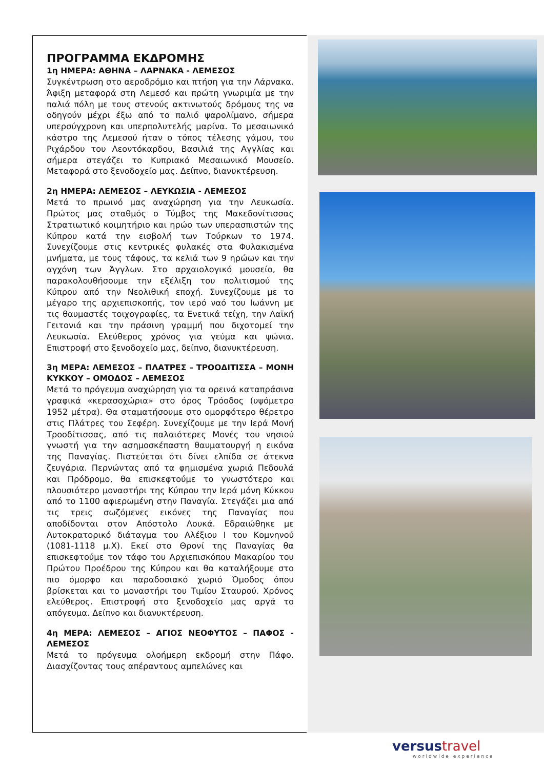ΠΡΟΓΡΑΜΜΑ ΕΚΔΡΟΜΗΣ
1η ΗΜΕΡΑ: ΑΘΗΝΑ – ΛΑΡΝΑΚΑ - ΛΕΜΕΣΟΣ
Συγκέντρωση στο αεροδρόμιο και πτήση για την Λάρνακα. Άφιξη μεταφορά στη Λεμεσό και πρώτη γνωριμία με την παλιά πόλη με τους στενούς ακτινωτούς δρόμους της να οδηγούν μέχρι έξω από το παλιό ψαρολίμανο, σήμερα υπερσύγχρονη και υπερπολυτελής μαρίνα. Το μεσαιωνικό κάστρο της Λεμεσού ήταν ο τόπος τέλεσης γάμου, του Ριχάρδου του Λεοντόκαρδου, Βασιλιά της Αγγλίας και σήμερα στεγάζει το Κυπριακό Μεσαιωνικό Μουσείο. Μεταφορά στο ξενοδοχείο μας. Δείπνο, διανυκτέρευση.
2η ΗΜΕΡΑ: ΛΕΜΕΣΟΣ – ΛΕΥΚΩΣΙΑ - ΛΕΜΕΣΟΣ
Μετά το πρωινό μας αναχώρηση για την Λευκωσία. Πρώτος μας σταθμός ο Τύμβος της Μακεδονίτισσας Στρατιωτικό κοιμητήριο και ηρώο των υπερασπιστών της Κύπρου κατά την εισβολή των Τούρκων το 1974. Συνεχίζουμε στις κεντρικές φυλακές στα Φυλακισμένα μνήματα, με τους τάφους, τα κελιά των 9 ηρώων και την αγχόνη των Άγγλων. Στο αρχαιολογικό μουσείο, θα παρακολουθήσουμε την εξέλιξη του πολιτισμού της Κύπρου από την Νεολιθική εποχή. Συνεχίζουμε με το μέγαρο της αρχιεπισκοπής, τον ιερό ναό του Ιωάννη με τις θαυμαστές τοιχογραφίες, τα Ενετικά τείχη, την Λαϊκή Γειτονιά και την πράσινη γραμμή που διχοτομεί την Λευκωσία. Ελεύθερος χρόνος για γεύμα και ψώνια. Επιστροφή στο ξενοδοχείο μας, δείπνο, διανυκτέρευση.
3η ΜΕΡΑ: ΛΕΜΕΣΟΣ – ΠΛΑΤΡΕΣ – ΤΡΟΟΔΙΤΙΣΣΑ – ΜΟΝΗ ΚΥΚΚΟΥ – ΟΜΟΔΟΣ – ΛΕΜΕΣΟΣ
Μετά το πρόγευμα αναχώρηση για τα ορεινά καταπράσινα γραφικά «κερασοχώρια» στο όρος Τρόοδος (υψόμετρο 1952 μέτρα). Θα σταματήσουμε στο ομορφότερο θέρετρο στις Πλάτρες του Σεφέρη. Συνεχίζουμε με την Ιερά Μονή Τροοδίτισσας, από τις παλαιότερες Μονές του νησιού γνωστή για την ασημοσκέπαστη θαυματουργή η εικόνα της Παναγίας. Πιστεύεται ότι δίνει ελπίδα σε άτεκνα ζευγάρια. Περνώντας από τα φημισμένα χωριά Πεδουλά και Πρόδρομο, θα επισκεφτούμε το γνωστότερο και πλουσιότερο μοναστήρι της Κύπρου την Ιερά μόνη Κύκκου από το 1100 αφιερωμένη στην Παναγία. Στεγάζει μια από τις τρεις σωζόμενες εικόνες της Παναγίας που αποδίδονται στον Απόστολο Λουκά. Εδραιώθηκε με Αυτοκρατορικό διάταγμα του Αλέξιου Ι του Κομνηνού (1081-1118 μ.Χ). Εκεί στο Θρονί της Παναγίας θα επισκεφτούμε τον τάφο του Αρχιεπισκόπου Μακαρίου του Πρώτου Προέδρου της Κύπρου και θα καταλήξουμε στο πιο όμορφο και παραδοσιακό χωριό Όμοδος όπου βρίσκεται και το μοναστήρι του Τιμίου Σταυρού. Χρόνος ελεύθερος. Επιστροφή στο ξενοδοχείο μας αργά το απόγευμα. Δείπνο και διανυκτέρευση.
4η ΜΕΡΑ: ΛΕΜΕΣΟΣ – ΑΓΙΟΣ ΝΕΟΦΥΤΟΣ – ΠΑΦΟΣ - ΛΕΜΕΣΟΣ
Μετά το πρόγευμα ολοήμερη εκδρομή στην Πάφο. Διασχίζοντας τους απέραντους αμπελώνες και
versustravel
worldwide experience